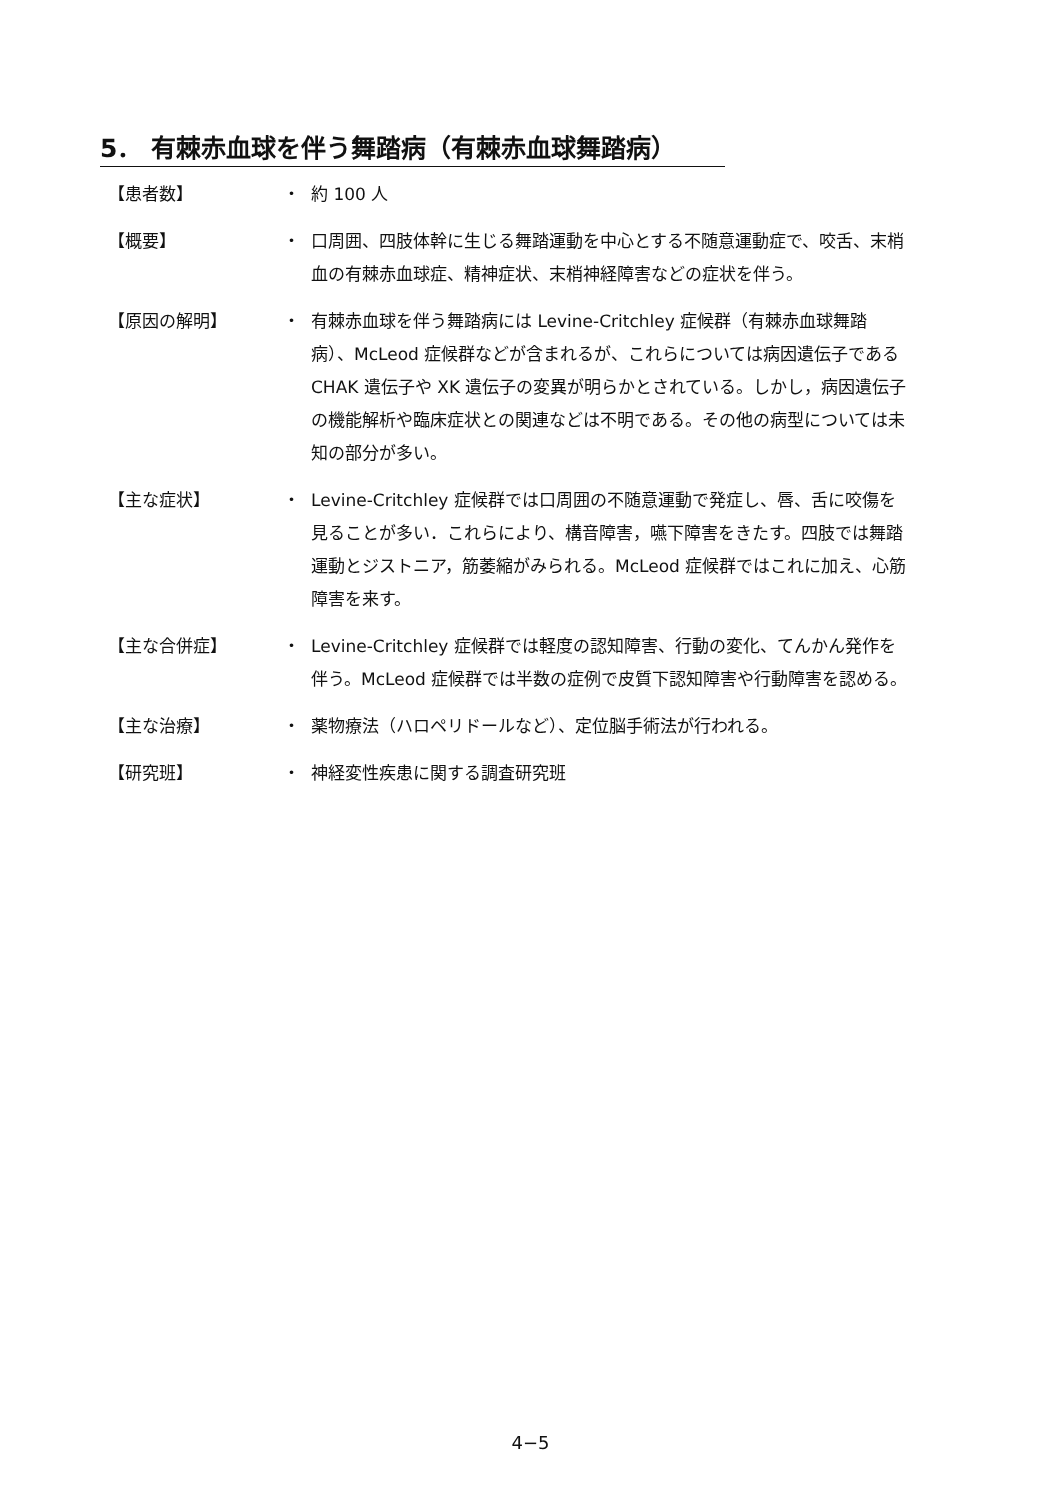5． 有棘赤血球を伴う舞踏病（有棘赤血球舞踏病）
【患者数】 ・ 約 100 人
【概要】 ・ 口周囲、四肢体幹に生じる舞踏運動を中心とする不随意運動症で、咬舌、末梢血の有棘赤血球症、精神症状、末梢神経障害などの症状を伴う。
【原因の解明】 ・ 有棘赤血球を伴う舞踏病には Levine-Critchley 症候群（有棘赤血球舞踏病）、McLeod 症候群などが含まれるが、これらについては病因遺伝子である CHAK 遺伝子や XK 遺伝子の変異が明らかとされている。しかし，病因遺伝子の機能解析や臨床症状との関連などは不明である。その他の病型については未知の部分が多い。
【主な症状】 ・ Levine-Critchley 症候群では口周囲の不随意運動で発症し、唇、舌に咬傷を見ることが多い．これらにより、構音障害，嚥下障害をきたす。四肢では舞踏運動とジストニア，筋萎縮がみられる。McLeod 症候群ではこれに加え、心筋障害を来す。
【主な合併症】 ・ Levine-Critchley 症候群では軽度の認知障害、行動の変化、てんかん発作を伴う。McLeod 症候群では半数の症例で皮質下認知障害や行動障害を認める。
【主な治療】 ・ 薬物療法（ハロペリドールなど）、定位脳手術法が行われる。
【研究班】 ・ 神経変性疾患に関する調査研究班
4−5